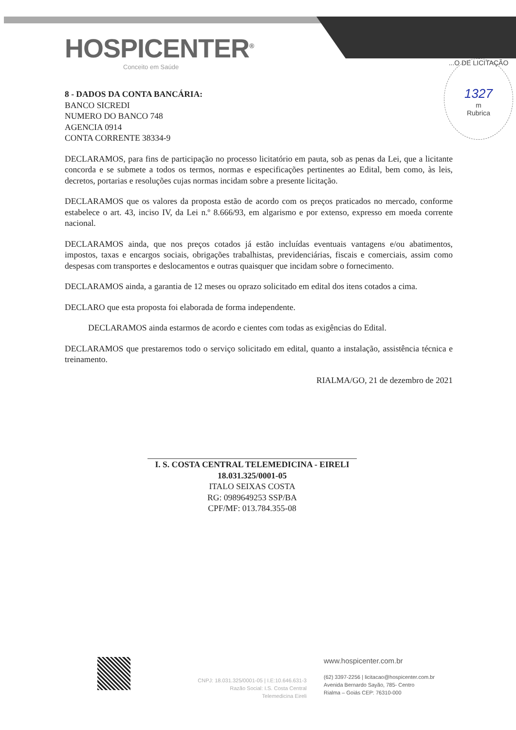HOSPICENTER<sup>®</sup>
Conceito em Saúde
...O DE LICITAÇÃO
1327
m
Rubrica
8 - DADOS DA CONTA BANCÁRIA:
BANCO SICREDI
NUMERO DO BANCO 748
AGENCIA 0914
CONTA CORRENTE 38334-9
DECLARAMOS, para fins de participação no processo licitatório em pauta, sob as penas da Lei, que a licitante concorda e se submete a todos os termos, normas e especificações pertinentes ao Edital, bem como, às leis, decretos, portarias e resoluções cujas normas incidam sobre a presente licitação.
DECLARAMOS que os valores da proposta estão de acordo com os preços praticados no mercado, conforme estabelece o art. 43, inciso IV, da Lei n.º 8.666/93, em algarismo e por extenso, expresso em moeda corrente nacional.
DECLARAMOS ainda, que nos preços cotados já estão incluídas eventuais vantagens e/ou abatimentos, impostos, taxas e encargos sociais, obrigações trabalhistas, previdenciárias, fiscais e comerciais, assim como despesas com transportes e deslocamentos e outras quaisquer que incidam sobre o fornecimento.
DECLARAMOS ainda, a garantia de 12 meses ou oprazo solicitado em edital dos itens cotados a cima.
DECLARO que esta proposta foi elaborada de forma independente.
DECLARAMOS ainda estarmos de acordo e cientes com todas as exigências do Edital.
DECLARAMOS que prestaremos todo o serviço solicitado em edital, quanto a instalação, assistência técnica e treinamento.
RIALMA/GO, 21 de dezembro de 2021
I. S. COSTA CENTRAL TELEMEDICINA - EIRELI
18.031.325/0001-05
ITALO SEIXAS COSTA
RG: 0989649253 SSP/BA
CPF/MF: 013.784.355-08
CNPJ: 18.031.325/0001-05 | I.E:10.646.631-3
Razão Social: I.S. Costa Central
Telemedicina Eireli
www.hospicenter.com.br
(62) 3397-2256 | licitacao@hospicenter.com.br
Avenida Bernardo Sayão, 785- Centro
Rialma – Goiás CEP: 76310-000